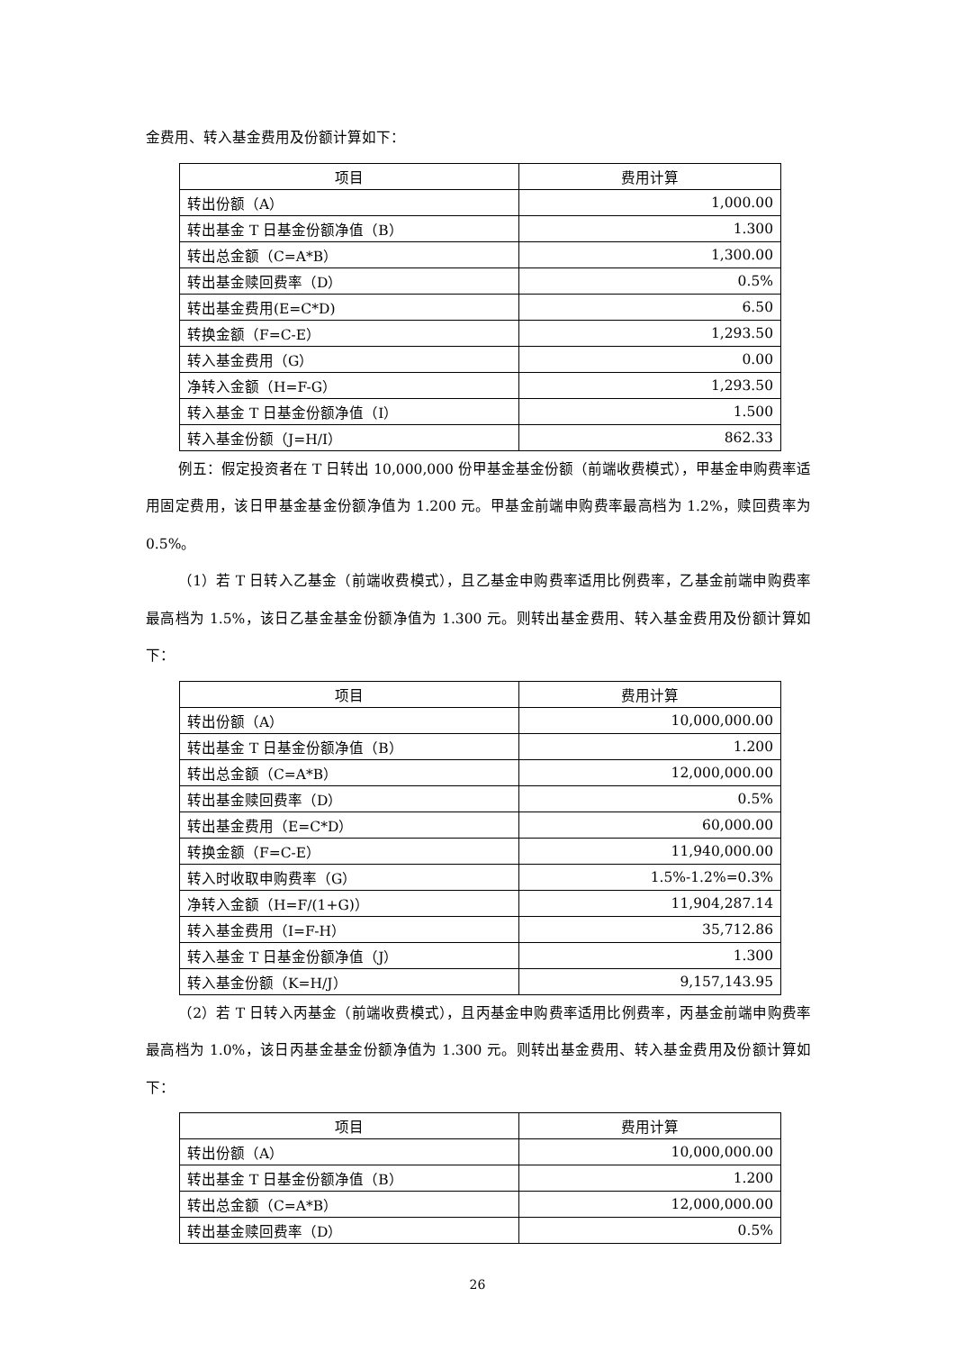金费用、转入基金费用及份额计算如下：
| 项目 | 费用计算 |
| --- | --- |
| 转出份额（A） | 1,000.00 |
| 转出基金 T 日基金份额净值（B） | 1.300 |
| 转出总金额（C=A*B） | 1,300.00 |
| 转出基金赎回费率（D） | 0.5% |
| 转出基金费用(E=C*D) | 6.50 |
| 转换金额（F=C-E） | 1,293.50 |
| 转入基金费用（G） | 0.00 |
| 净转入金额（H=F-G） | 1,293.50 |
| 转入基金 T 日基金份额净值（I） | 1.500 |
| 转入基金份额（J=H/I） | 862.33 |
例五：假定投资者在 T 日转出 10,000,000 份甲基金基金份额（前端收费模式），甲基金申购费率适用固定费用，该日甲基金基金份额净值为 1.200 元。甲基金前端申购费率最高档为 1.2%，赎回费率为 0.5%。
（1）若 T 日转入乙基金（前端收费模式），且乙基金申购费率适用比例费率，乙基金前端申购费率最高档为 1.5%，该日乙基金基金份额净值为 1.300 元。则转出基金费用、转入基金费用及份额计算如下：
| 项目 | 费用计算 |
| --- | --- |
| 转出份额（A） | 10,000,000.00 |
| 转出基金 T 日基金份额净值（B） | 1.200 |
| 转出总金额（C=A*B） | 12,000,000.00 |
| 转出基金赎回费率（D） | 0.5% |
| 转出基金费用（E=C*D） | 60,000.00 |
| 转换金额（F=C-E） | 11,940,000.00 |
| 转入时收取申购费率（G） | 1.5%-1.2%=0.3% |
| 净转入金额（H=F/(1+G)） | 11,904,287.14 |
| 转入基金费用（I=F-H） | 35,712.86 |
| 转入基金 T 日基金份额净值（J） | 1.300 |
| 转入基金份额（K=H/J） | 9,157,143.95 |
（2）若 T 日转入丙基金（前端收费模式），且丙基金申购费率适用比例费率，丙基金前端申购费率最高档为 1.0%，该日丙基金基金份额净值为 1.300 元。则转出基金费用、转入基金费用及份额计算如下：
| 项目 | 费用计算 |
| --- | --- |
| 转出份额（A） | 10,000,000.00 |
| 转出基金 T 日基金份额净值（B） | 1.200 |
| 转出总金额（C=A*B） | 12,000,000.00 |
| 转出基金赎回费率（D） | 0.5% |
26